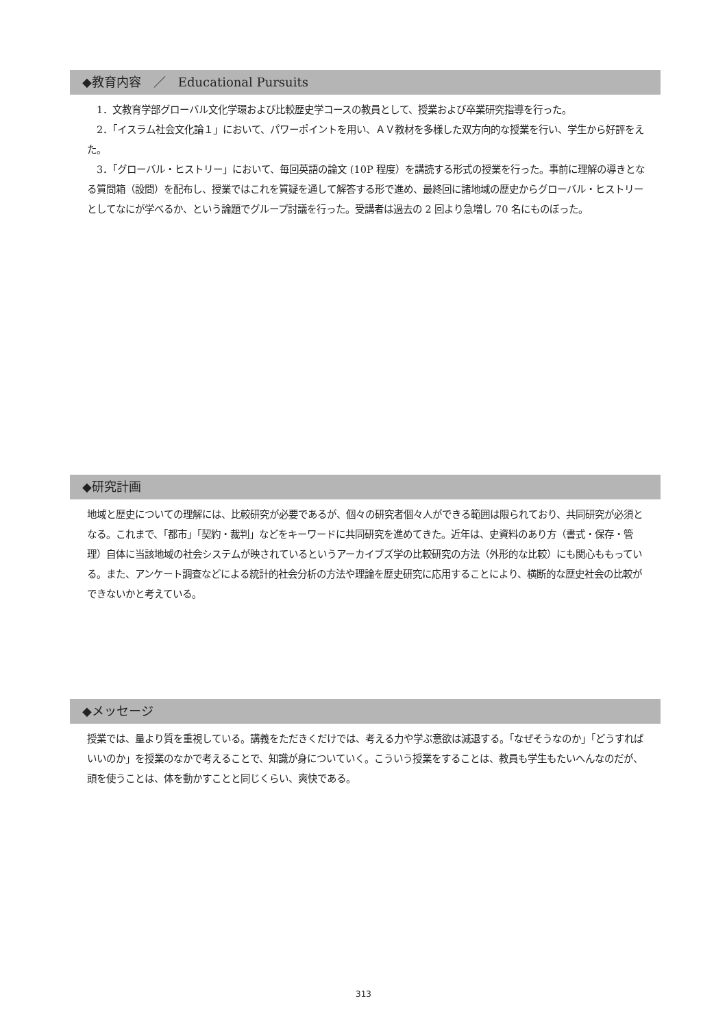◆教育内容　／　Educational Pursuits
　1．文教育学部グローバル文化学環および比較歴史学コースの教員として、授業および卒業研究指導を行った。
　2．「イスラム社会文化論１」において、パワーポイントを用い、ＡＶ教材を多様した双方向的な授業を行い、学生から好評をえた。
　3．「グローバル・ヒストリー」において、毎回英語の論文 (10P 程度）を講読する形式の授業を行った。事前に理解の導きとなる質問箱（設問）を配布し、授業ではこれを質疑を通して解答する形で進め、最終回に諸地域の歴史からグローバル・ヒストリーとしてなにが学べるか、という論題でグループ討議を行った。受講者は過去の 2 回より急増し 70 名にものぼった。
◆研究計画
地域と歴史についての理解には、比較研究が必要であるが、個々の研究者個々人ができる範囲は限られており、共同研究が必須となる。これまで、「都市」「契約・裁判」などをキーワードに共同研究を進めてきた。近年は、史資料のあり方（書式・保存・管理）自体に当該地域の社会システムが映されているというアーカイブズ学の比較研究の方法（外形的な比較）にも関心ももっている。また、アンケート調査などによる統計的社会分析の方法や理論を歴史研究に応用することにより、横断的な歴史社会の比較ができないかと考えている。
◆メッセージ
授業では、量より質を重視している。講義をただきくだけでは、考える力や学ぶ意欲は減退する。「なぜそうなのか」「どうすればいいのか」を授業のなかで考えることで、知識が身についていく。こういう授業をすることは、教員も学生もたいへんなのだが、頭を使うことは、体を動かすことと同じくらい、爽快である。
313